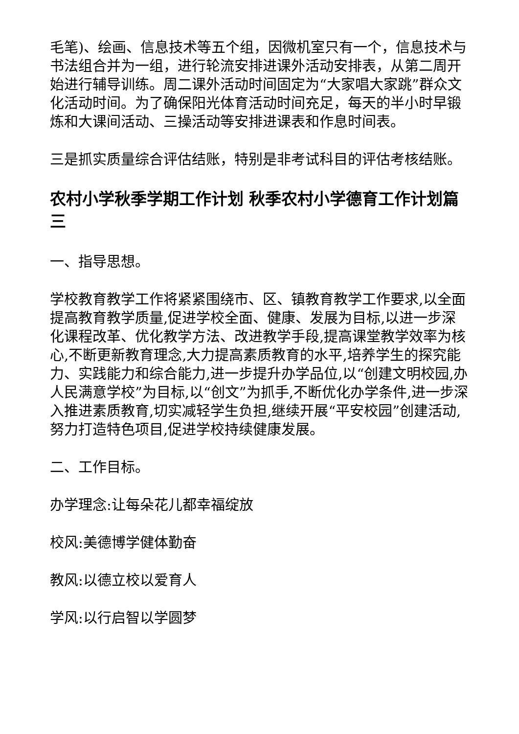毛笔)、绘画、信息技术等五个组，因微机室只有一个，信息技术与书法组合并为一组，进行轮流安排进课外活动安排表，从第二周开始进行辅导训练。周二课外活动时间固定为“大家唱大家跳”群众文化活动时间。为了确保阳光体育活动时间充足，每天的半小时早锻炼和大课间活动、三操活动等安排进课表和作息时间表。
三是抓实质量综合评估结账，特别是非考试科目的评估考核结账。
农村小学秋季学期工作计划 秋季农村小学德育工作计划篇三
一、指导思想。
学校教育教学工作将紧紧围绕市、区、镇教育教学工作要求,以全面提高教育教学质量,促进学校全面、健康、发展为目标,以进一步深化课程改革、优化教学方法、改进教学手段,提高课堂教学效率为核心,不断更新教育理念,大力提高素质教育的水平,培养学生的探究能力、实践能力和综合能力,进一步提升办学品位,以“创建文明校园,办人民满意学校”为目标,以“创文”为抓手,不断优化办学条件,进一步深入推进素质教育,切实减轻学生负担,继续开展“平安校园”创建活动,努力打造特色项目,促进学校持续健康发展。
二、工作目标。
办学理念:让每朵花儿都幸福绽放
校风:美德博学健体勤奋
教风:以德立校以爱育人
学风:以行启智以学圆梦